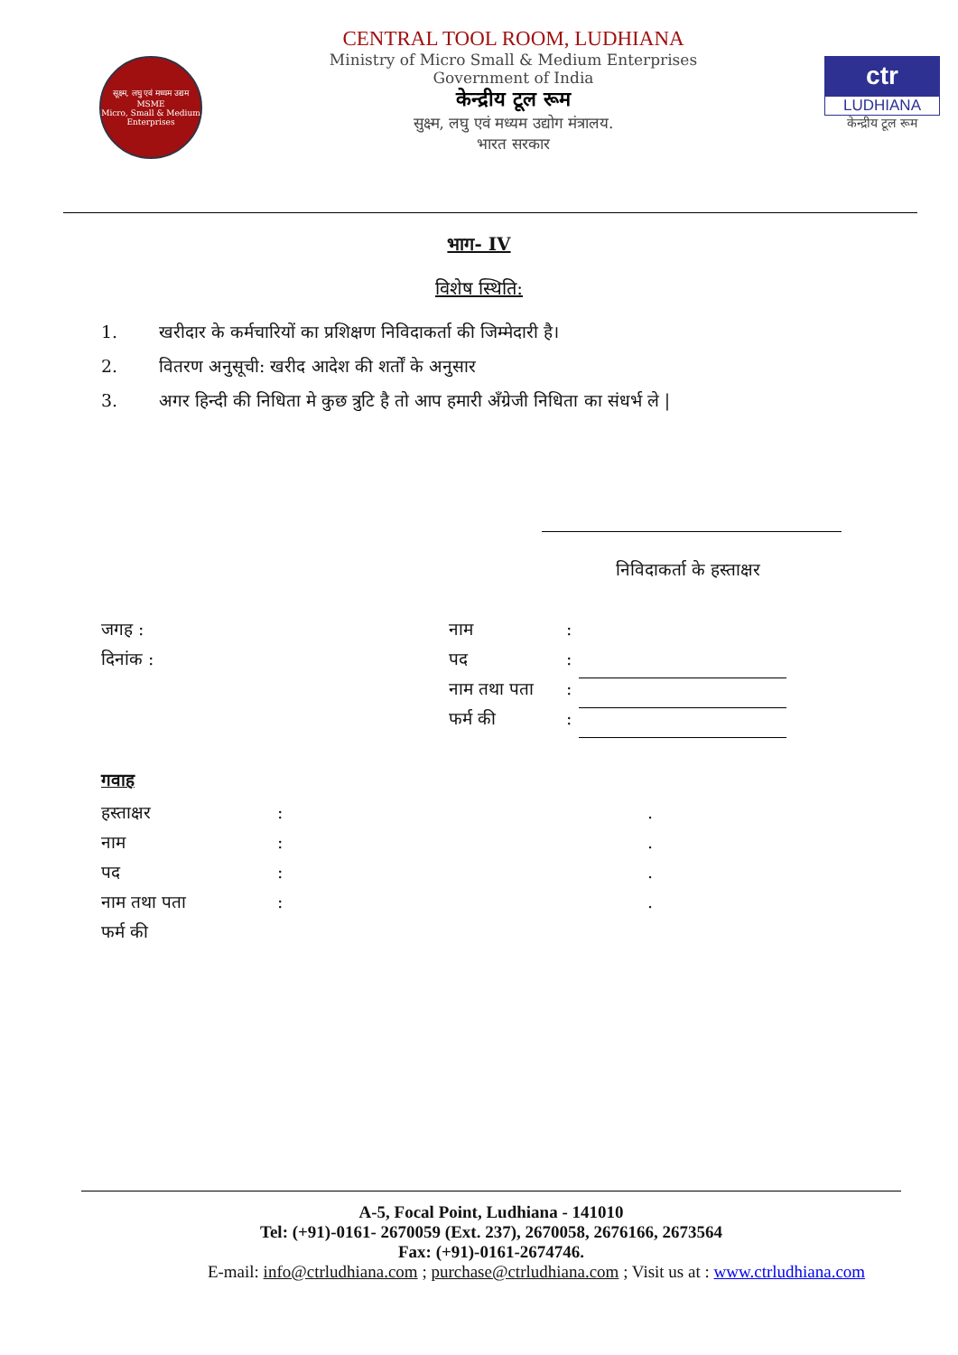सूक्ष्म, लघु एवं मध्यम उद्यम
MSME
Micro, Small & Medium Enterprises
CENTRAL TOOL ROOM, LUDHIANA
Ministry of Micro Small & Medium Enterprises
Government of India
केन्द्रीय टूल रूम
सुक्ष्म, लघु एवं मध्यम उद्योग मंत्रालय.
भारत सरकार
ctr
LUDHIANA
केन्द्रीय टूल रूम
भाग- IV
विशेष स्थिति:
1. खरीदार के कर्मचारियों का प्रशिक्षण निविदाकर्ता की जिम्मेदारी है।
2. वितरण अनुसूची: खरीद आदेश की शर्तों के अनुसार
3. अगर हिन्दी की निधिता मे कुछ त्रुटि है तो आप हमारी अँग्रेजी निधिता का संधर्भ ले |
निविदाकर्ता के हस्ताक्षर
जगह :
दिनांक :
नाम:
पद:
नाम तथा पता:
फर्म की:
गवाह
हस्ताक्षर:.
नाम:.
पद:.
नाम तथा पता:.
फर्म की
A-5, Focal Point, Ludhiana - 141010
Tel: (+91)-0161- 2670059 (Ext. 237), 2670058, 2676166, 2673564
Fax: (+91)-0161-2674746.
E-mail: info@ctrludhiana.com ; purchase@ctrludhiana.com ; Visit us at : www.ctrludhiana.com